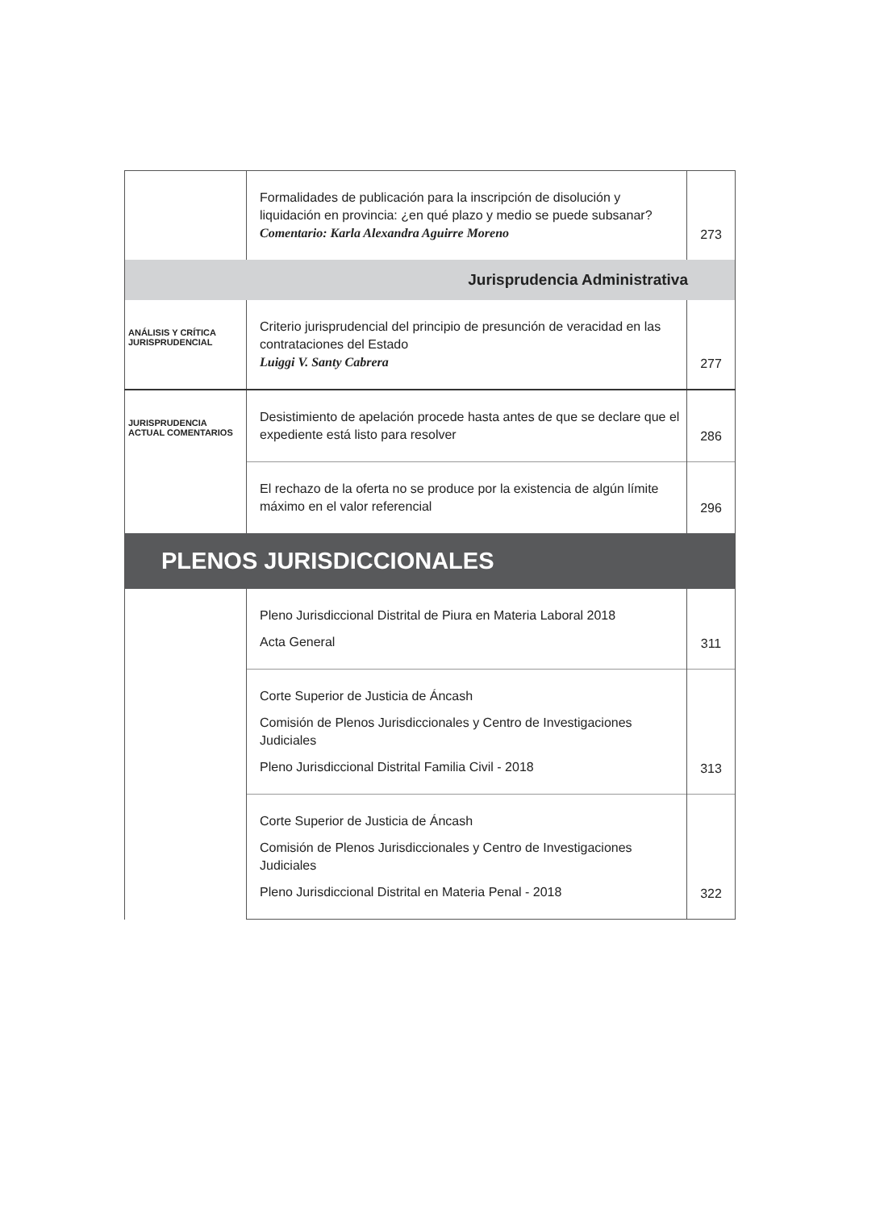| | Formalidades de publicación para la inscripción de disolución y liquidación en provincia: ¿en qué plazo y medio se puede subsanar? Comentario: Karla Alexandra Aguirre Moreno | 273 |
| Jurisprudencia Administrativa | | |
| ANÁLISIS Y CRÍTICA JURISPRUDENCIAL | Criterio jurisprudencial del principio de presunción de veracidad en las contrataciones del Estado Luiggi V. Santy Cabrera | 277 |
| JURISPRUDENCIA ACTUAL COMENTARIOS | Desistimiento de apelación procede hasta antes de que se declare que el expediente está listo para resolver | 286 |
| | El rechazo de la oferta no se produce por la existencia de algún límite máximo en el valor referencial | 296 |
| PLENOS JURISDICCIONALES | | |
| | Pleno Jurisdiccional Distrital de Piura en Materia Laboral 2018 Acta General | 311 |
| | Corte Superior de Justicia de Áncash Comisión de Plenos Jurisdiccionales y Centro de Investigaciones Judiciales Pleno Jurisdiccional Distrital Familia Civil - 2018 | 313 |
| | Corte Superior de Justicia de Áncash Comisión de Plenos Jurisdiccionales y Centro de Investigaciones Judiciales Pleno Jurisdiccional Distrital en Materia Penal - 2018 | 322 |